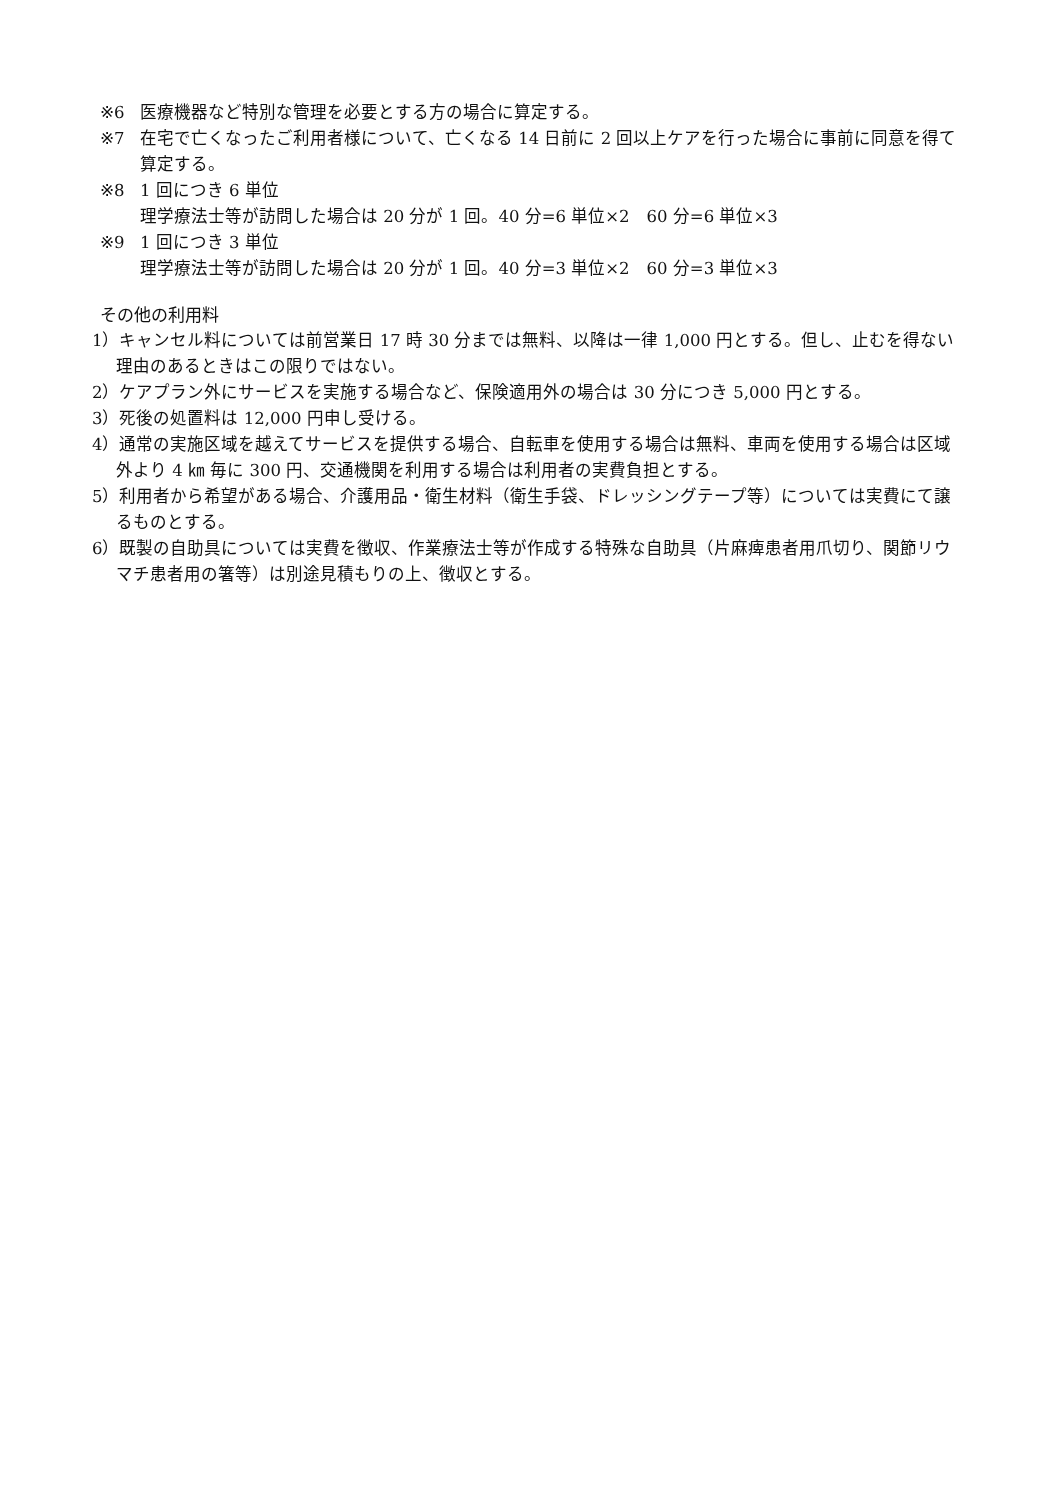※6 医療機器など特別な管理を必要とする方の場合に算定する。
※7 在宅で亡くなったご利用者様について、亡くなる 14 日前に 2 回以上ケアを行った場合に事前に同意を得て算定する。
※8 1 回につき 6 単位
理学療法士等が訪問した場合は 20 分が 1 回。40 分=6 単位×2　60 分=6 単位×3
※9 1 回につき 3 単位
理学療法士等が訪問した場合は 20 分が 1 回。40 分=3 単位×2　60 分=3 単位×3
その他の利用料
1）キャンセル料については前営業日 17 時 30 分までは無料、以降は一律 1,000 円とする。但し、止むを得ない理由のあるときはこの限りではない。
2）ケアプラン外にサービスを実施する場合など、保険適用外の場合は 30 分につき 5,000 円とする。
3）死後の処置料は 12,000 円申し受ける。
4）通常の実施区域を越えてサービスを提供する場合、自転車を使用する場合は無料、車両を使用する場合は区域外より 4 ㎞ 毎に 300 円、交通機関を利用する場合は利用者の実費負担とする。
5）利用者から希望がある場合、介護用品・衛生材料（衛生手袋、ドレッシングテープ等）については実費にて譲るものとする。
6）既製の自助具については実費を徴収、作業療法士等が作成する特殊な自助具（片麻痺患者用爪切り、関節リウマチ患者用の箸等）は別途見積もりの上、徴収とする。